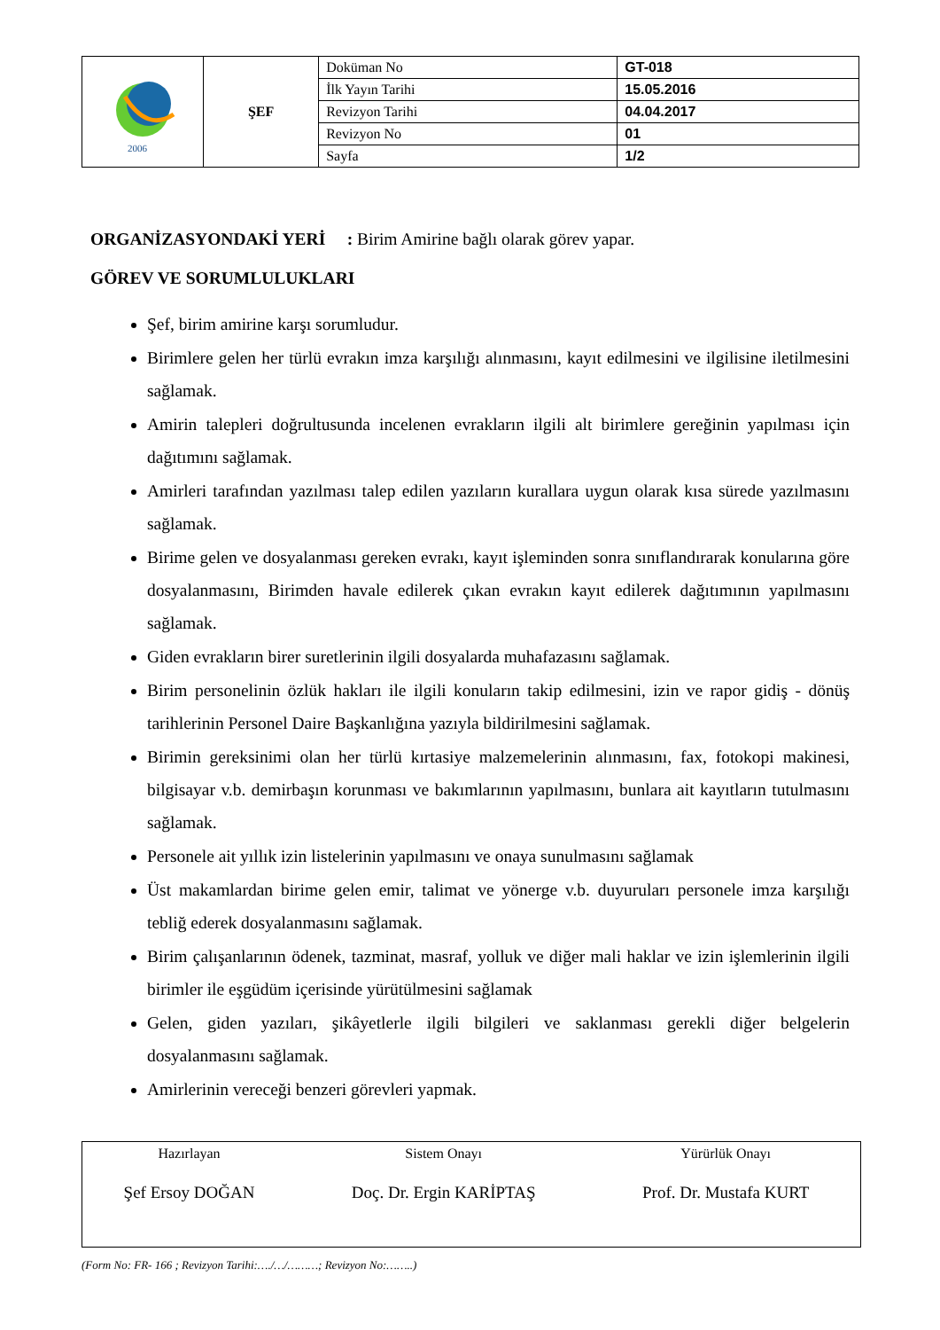| 2006 | ŞEF | Doküman No | GT-018 |
| | | İlk Yayın Tarihi | 15.05.2016 |
| | | Revizyon Tarihi | 04.04.2017 |
| | | Revizyon No | 01 |
| | | Sayfa | 1/2 |
ORGANİZASYONDAKİ YERİ : Birim Amirine bağlı olarak görev yapar.
GÖREV VE SORUMLULUKLARI
Şef, birim amirine karşı sorumludur.
Birimlere gelen her türlü evrakın imza karşılığı alınmasını, kayıt edilmesini ve ilgilisine iletilmesini sağlamak.
Amirin talepleri doğrultusunda incelenen evrakların ilgili alt birimlere gereğinin yapılması için dağıtımını sağlamak.
Amirleri tarafından yazılması talep edilen yazıların kurallara uygun olarak kısa sürede yazılmasını sağlamak.
Birime gelen ve dosyalanması gereken evrakı, kayıt işleminden sonra sınıflandırarak konularına göre dosyalanmasını, Birimden havale edilerek çıkan evrakın kayıt edilerek dağıtımının yapılmasını sağlamak.
Giden evrakların birer suretlerinin ilgili dosyalarda muhafazasını sağlamak.
Birim personelinin özlük hakları ile ilgili konuların takip edilmesini, izin ve rapor gidiş - dönüş tarihlerinin Personel Daire Başkanlığına yazıyla bildirilmesini sağlamak.
Birimin gereksinimi olan her türlü kırtasiye malzemelerinin alınmasını, fax, fotokopi makinesi, bilgisayar v.b. demirbaşın korunması ve bakımlarının yapılmasını, bunlara ait kayıtların tutulmasını sağlamak.
Personele ait yıllık izin listelerinin yapılmasını ve onaya sunulmasını sağlamak
Üst makamlardan birime gelen emir, talimat ve yönerge v.b. duyuruları personele imza karşılığı tebliğ ederek dosyalanmasını sağlamak.
Birim çalışanlarının ödenek, tazminat, masraf, yolluk ve diğer mali haklar ve izin işlemlerinin ilgili birimler ile eşgüdüm içerisinde yürütülmesini sağlamak
Gelen, giden yazıları, şikâyetlerle ilgili bilgileri ve saklanması gerekli diğer belgelerin dosyalanmasını sağlamak.
Amirlerinin vereceği benzeri görevleri yapmak.
| Hazırlayan | Sistem Onayı | Yürürlük Onayı |
| Şef Ersoy DOĞAN | Doç. Dr. Ergin KARİPTAŞ | Prof. Dr. Mustafa KURT |
(Form No: FR- 166 ; Revizyon Tarihi:…./…/………; Revizyon No:……..)